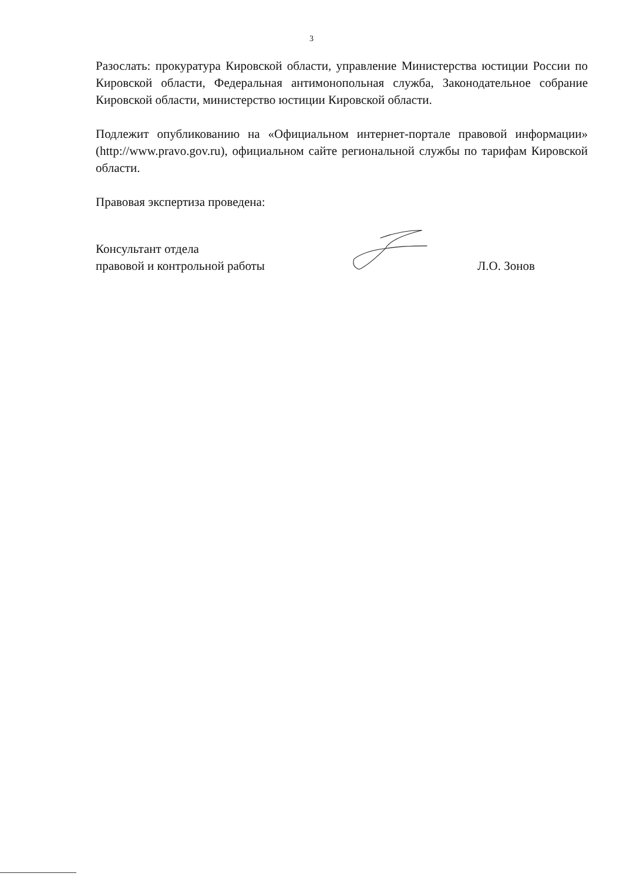3
Разослать: прокуратура Кировской области, управление Министерства юстиции России по Кировской области, Федеральная антимонопольная служба, Законодательное собрание Кировской области, министерство юстиции Кировской области.
Подлежит опубликованию на «Официальном интернет-портале правовой информации» (http://www.pravo.gov.ru), официальном сайте региональной службы по тарифам Кировской области.
Правовая экспертиза проведена:
Консультант отдела
правовой и контрольной работы
Л.О. Зонов